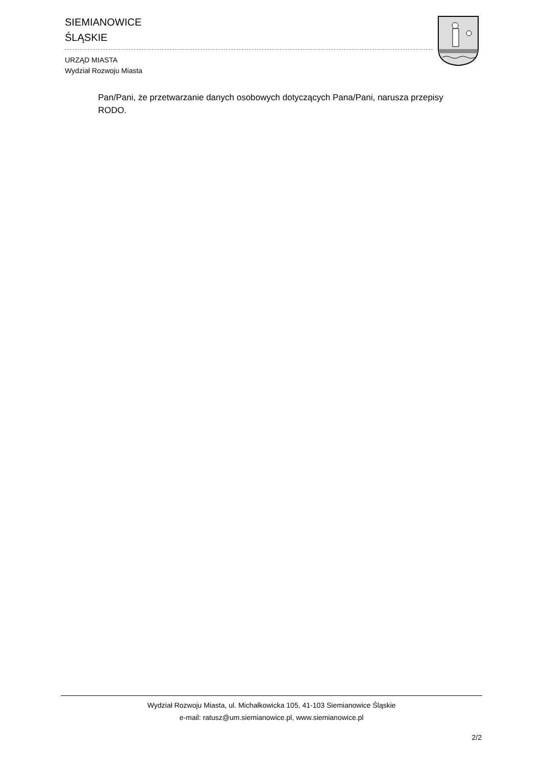SIEMIANOWICE
ŚLĄSKIE
URZĄD MIASTA
Wydział Rozwoju Miasta
Pan/Pani, że przetwarzanie danych osobowych dotyczących Pana/Pani, narusza przepisy RODO.
Wydział Rozwoju Miasta, ul. Michałkowicka 105, 41-103 Siemianowice Śląskie
e-mail: ratusz@um.siemianowice.pl, www.siemianowice.pl
2/2